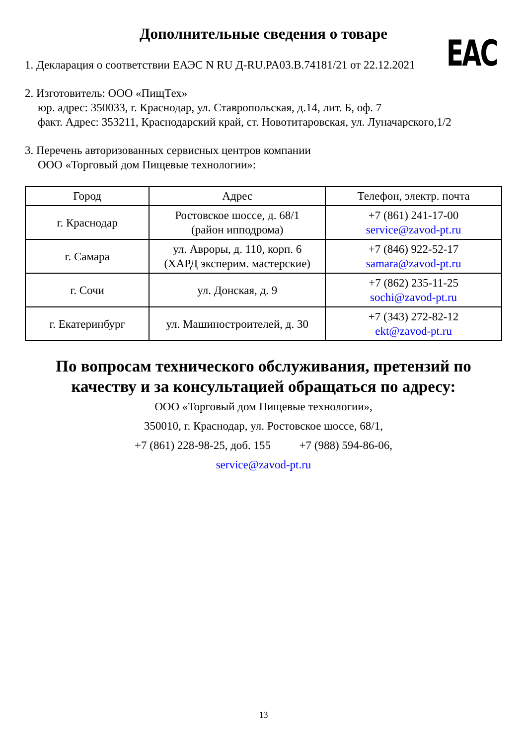Дополнительные сведения о товаре
EAC
1. Декларация о соответствии ЕАЭС N RU Д-RU.PA03.B.74181/21 от 22.12.2021
2. Изготовитель: ООО «ПищТех»
юр. адрес: 350033, г. Краснодар, ул. Ставропольская, д.14, лит. Б, оф. 7
факт. Адрес: 353211, Краснодарский край, ст. Новотитаровская, ул. Луначарского,1/2
3. Перечень авторизованных сервисных центров компании
ООО «Торговый дом Пищевые технологии»:
| Город | Адрес | Телефон, электр. почта |
| --- | --- | --- |
| г. Краснодар | Ростовское шоссе, д. 68/1 (район ипподрома) | +7 (861) 241-17-00 service@zavod-pt.ru |
| г. Самара | ул. Авроры, д. 110, корп. 6 (ХАРД эксперим. мастерские) | +7 (846) 922-52-17 samara@zavod-pt.ru |
| г. Сочи | ул. Донская, д. 9 | +7 (862) 235-11-25 sochi@zavod-pt.ru |
| г. Екатеринбург | ул. Машиностроителей, д. 30 | +7 (343) 272-82-12 ekt@zavod-pt.ru |
По вопросам технического обслуживания, претензий по качеству и за консультацией обращаться по адресу:
ООО «Торговый дом Пищевые технологии»,
350010, г. Краснодар, ул. Ростовское шоссе, 68/1,
+7 (861) 228-98-25, доб. 155 +7 (988) 594-86-06,
service@zavod-pt.ru
13